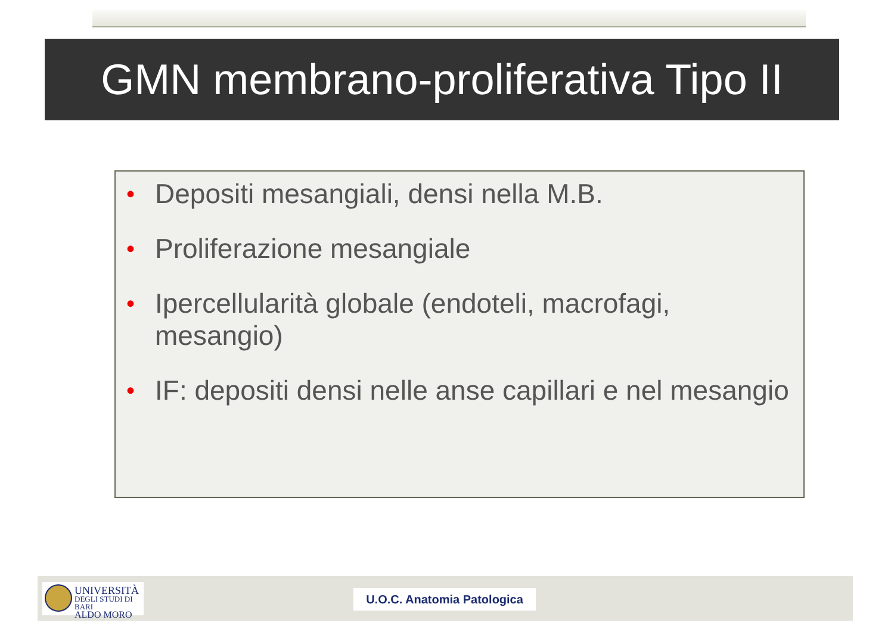GMN membrano-proliferativa Tipo II
• Depositi mesangiali, densi nella M.B.
• Proliferazione mesangiale
• Ipercellularità globale (endoteli, macrofagi, mesangio)
• IF: depositi densi nelle anse capillari e nel mesangio
UNIVERSITÀ
DEGLI STUDI DI BARI
ALDO MORO
U.O.C. Anatomia Patologica